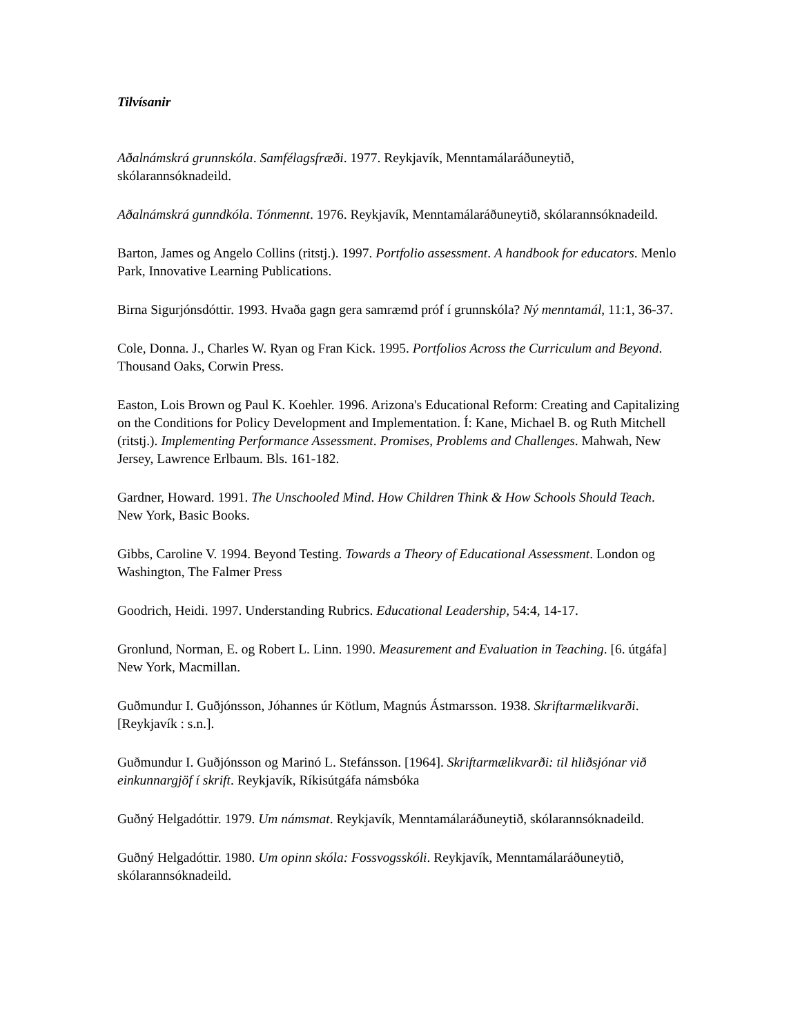Tilvísanir
Aðalnámskrá grunnskóla. Samfélagsfræði. 1977. Reykjavík, Menntamálaráðuneytið, skólarannsóknadeild.
Aðalnámskrá gunndkóla. Tónmennt. 1976. Reykjavík, Menntamálaráðuneytið, skólarannsóknadeild.
Barton, James og Angelo Collins (ritstj.). 1997. Portfolio assessment. A handbook for educators. Menlo Park, Innovative Learning Publications.
Birna Sigurjónsdóttir. 1993. Hvaða gagn gera samræmd próf í grunnskóla? Ný menntamál, 11:1, 36-37.
Cole, Donna. J., Charles W. Ryan og Fran Kick. 1995. Portfolios Across the Curriculum and Beyond. Thousand Oaks, Corwin Press.
Easton, Lois Brown og Paul K. Koehler. 1996. Arizona's Educational Reform: Creating and Capitalizing on the Conditions for Policy Development and Implementation. Í: Kane, Michael B. og Ruth Mitchell (ritstj.). Implementing Performance Assessment. Promises, Problems and Challenges. Mahwah, New Jersey, Lawrence Erlbaum. Bls. 161-182.
Gardner, Howard. 1991. The Unschooled Mind. How Children Think & How Schools Should Teach. New York, Basic Books.
Gibbs, Caroline V. 1994. Beyond Testing. Towards a Theory of Educational Assessment. London og Washington, The Falmer Press
Goodrich, Heidi. 1997. Understanding Rubrics. Educational Leadership, 54:4, 14-17.
Gronlund, Norman, E. og Robert L. Linn. 1990. Measurement and Evaluation in Teaching. [6. útgáfa] New York, Macmillan.
Guðmundur I. Guðjónsson, Jóhannes úr Kötlum, Magnús Ástmarsson. 1938. Skriftarmælikvarði. [Reykjavík : s.n.].
Guðmundur I. Guðjónsson og Marinó L. Stefánsson. [1964]. Skriftarmælikvarði: til hliðsjónar við einkunnargjöf í skrift. Reykjavík, Ríkisútgáfa námsbóka
Guðný Helgadóttir. 1979. Um námsmat. Reykjavík, Menntamálaráðuneytið, skólarannsóknadeild.
Guðný Helgadóttir. 1980. Um opinn skóla: Fossvogsskóli. Reykjavík, Menntamálaráðuneytið, skólarannsóknadeild.